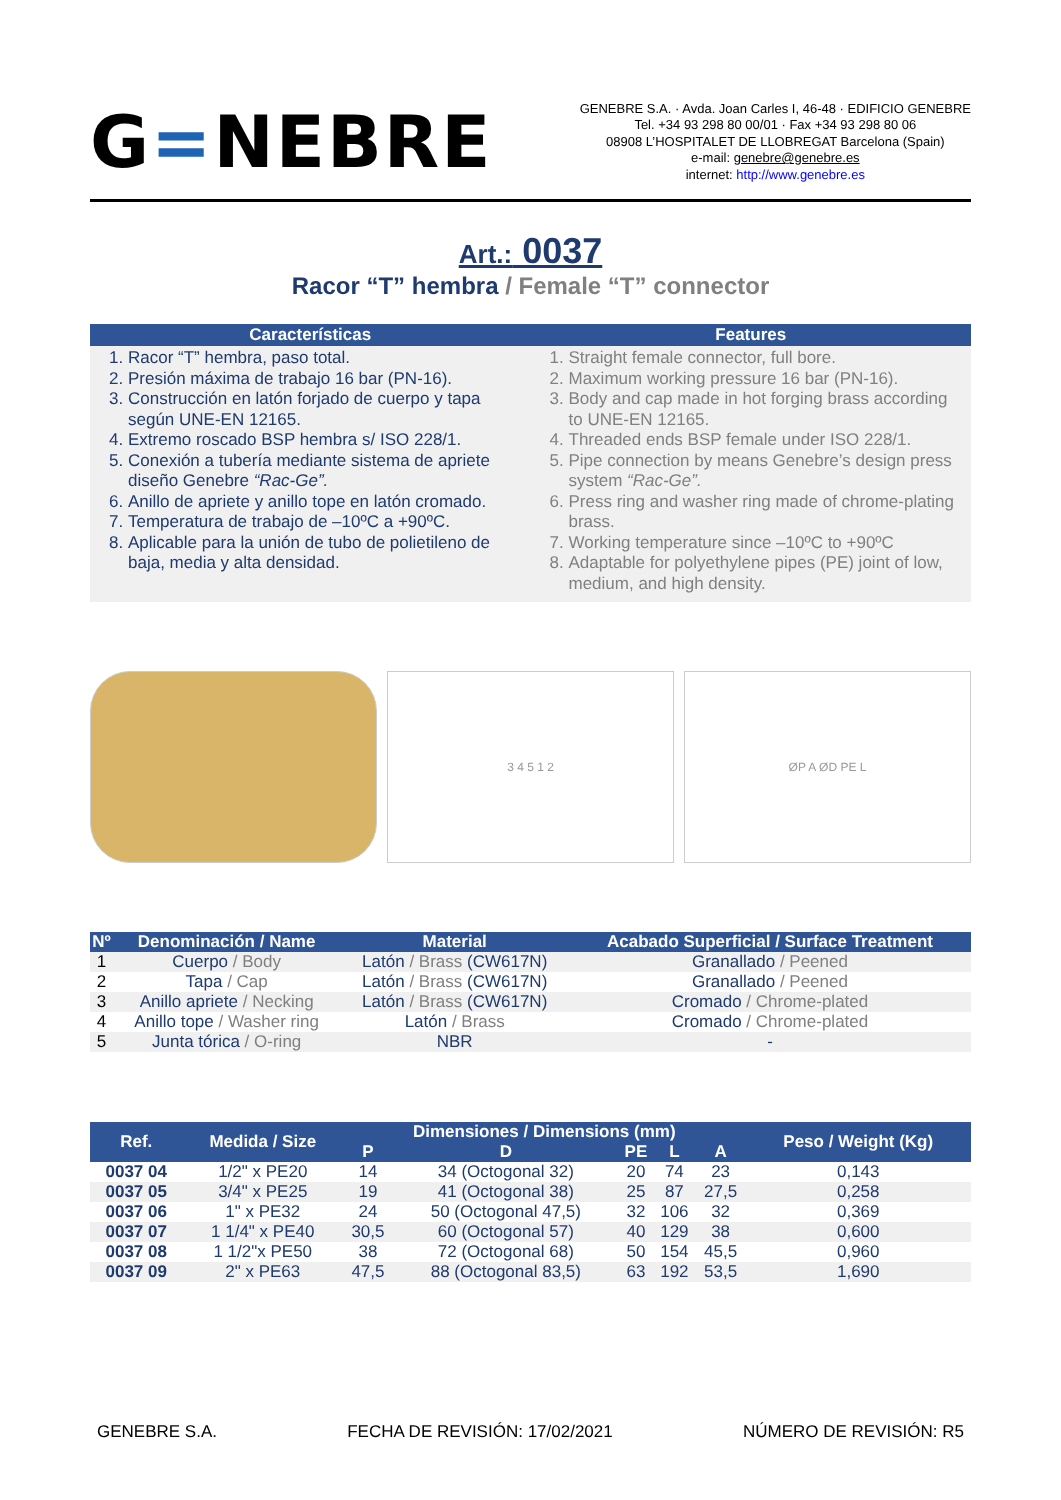G=NEBRE
GENEBRE S.A. · Avda. Joan Carles I, 46-48 · EDIFICIO GENEBRE
Tel. +34 93 298 80 00/01 · Fax +34 93 298 80 06
08908 L’HOSPITALET DE LLOBREGAT Barcelona (Spain)
e-mail: genebre@genebre.es
internet: http://www.genebre.es
Art.: 0037
Racor “T” hembra / Female “T” connector
Características
1. Racor “T” hembra, paso total.
2. Presión máxima de trabajo 16 bar (PN-16).
3. Construcción en latón forjado de cuerpo y tapa según UNE-EN 12165.
4. Extremo roscado BSP hembra s/ ISO 228/1.
5. Conexión a tubería mediante sistema de apriete diseño Genebre “Rac-Ge”.
6. Anillo de apriete y anillo tope en latón cromado.
7. Temperatura de trabajo de –10ºC a +90ºC.
8. Aplicable para la unión de tubo de polietileno de baja, media y alta densidad.
Features
1. Straight female connector, full bore.
2. Maximum working pressure 16 bar (PN-16).
3. Body and cap made in hot forging brass according to UNE-EN 12165.
4. Threaded ends BSP female under ISO 228/1.
5. Pipe connection by means Genebre’s design press system “Rac-Ge”.
6. Press ring and washer ring made of chrome-plating brass.
7. Working temperature since –10ºC to +90ºC
8. Adaptable for polyethylene pipes (PE) joint of low, medium, and high density.
3 4 5 1 2 ØP A ØD PE L
| Nº | Denominación / Name | Material | Acabado Superficial / Surface Treatment |
| --- | --- | --- | --- |
| 1 | Cuerpo / Body | Latón / Brass (CW617N) | Granallado / Peened |
| 2 | Tapa / Cap | Latón / Brass (CW617N) | Granallado / Peened |
| 3 | Anillo apriete / Necking | Latón / Brass (CW617N) | Cromado / Chrome-plated |
| 4 | Anillo tope / Washer ring | Latón / Brass | Cromado / Chrome-plated |
| 5 | Junta tórica / O-ring | NBR | - |
| Ref. | Medida / Size | Dimensiones / Dimensions (mm) | | | | | Peso / Weight (Kg) |
| --- | --- | --- | --- | --- | --- | --- | --- |
| | | P | D | PE | L | A | |
| 0037 04 | 1/2" x PE20 | 14 | 34 (Octogonal 32) | 20 | 74 | 23 | 0,143 |
| 0037 05 | 3/4" x PE25 | 19 | 41 (Octogonal 38) | 25 | 87 | 27,5 | 0,258 |
| 0037 06 | 1" x PE32 | 24 | 50 (Octogonal 47,5) | 32 | 106 | 32 | 0,369 |
| 0037 07 | 1 1/4" x PE40 | 30,5 | 60 (Octogonal 57) | 40 | 129 | 38 | 0,600 |
| 0037 08 | 1 1/2"x PE50 | 38 | 72 (Octogonal 68) | 50 | 154 | 45,5 | 0,960 |
| 0037 09 | 2" x PE63 | 47,5 | 88 (Octogonal 83,5) | 63 | 192 | 53,5 | 1,690 |
GENEBRE S.A. FECHA DE REVISIÓN: 17/02/2021 NÚMERO DE REVISIÓN: R5